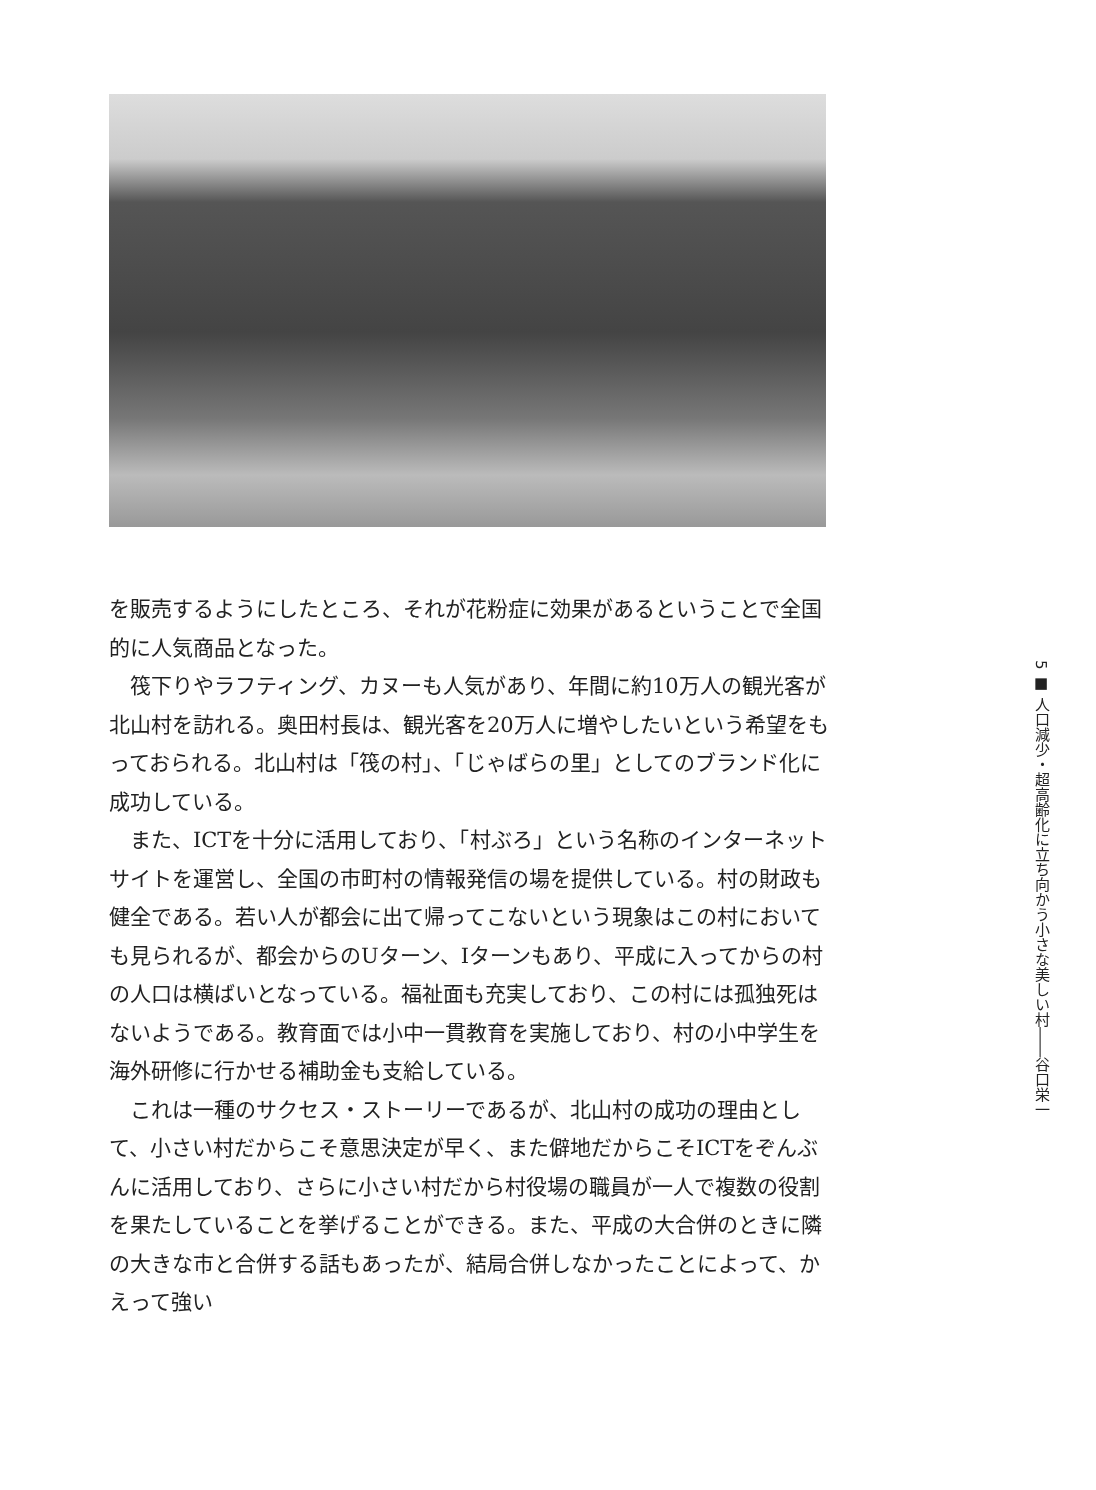を販売するようにしたところ、それが花粉症に効果があるということで全国的に人気商品となった。
筏下りやラフティング、カヌーも人気があり、年間に約10万人の観光客が北山村を訪れる。奥田村長は、観光客を20万人に増やしたいという希望をもっておられる。北山村は「筏の村」、「じゃばらの里」としてのブランド化に成功している。
また、ICTを十分に活用しており、「村ぶろ」という名称のインターネットサイトを運営し、全国の市町村の情報発信の場を提供している。村の財政も健全である。若い人が都会に出て帰ってこないという現象はこの村においても見られるが、都会からのUターン、Iターンもあり、平成に入ってからの村の人口は横ばいとなっている。福祉面も充実しており、この村には孤独死はないようである。教育面では小中一貫教育を実施しており、村の小中学生を海外研修に行かせる補助金も支給している。
これは一種のサクセス・ストーリーであるが、北山村の成功の理由として、小さい村だからこそ意思決定が早く、また僻地だからこそICTをぞんぶんに活用しており、さらに小さい村だから村役場の職員が一人で複数の役割を果たしていることを挙げることができる。また、平成の大合併のときに隣の大きな市と合併する話もあったが、結局合併しなかったことによって、かえって強い
5 ■ 人口減少・超高齢化に立ち向かう小さな美しい村――谷口栄一